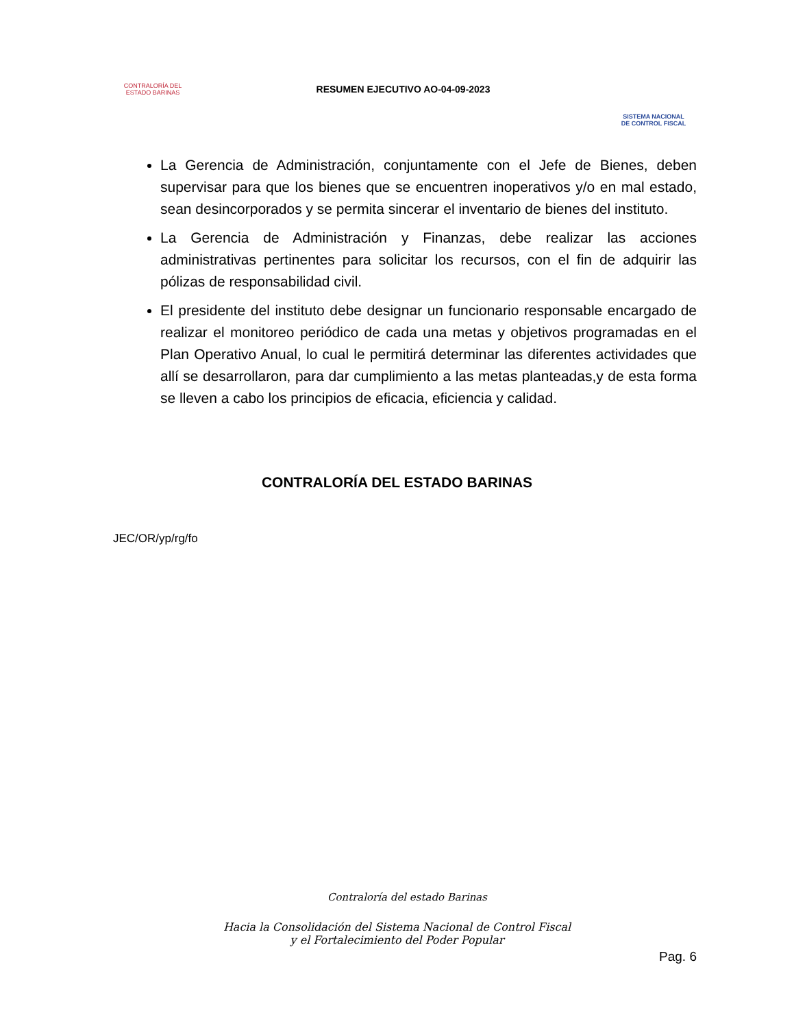CONTRALORÍA DEL
ESTADO BARINAS
RESUMEN EJECUTIVO AO-04-09-2023
SISTEMA NACIONAL
DE CONTROL FISCAL
La Gerencia de Administración, conjuntamente con el Jefe de Bienes, deben supervisar para que los bienes que se encuentren inoperativos y/o en mal estado, sean desincorporados y se permita sincerar el inventario de bienes del instituto.
La Gerencia de Administración y Finanzas, debe realizar las acciones administrativas pertinentes para solicitar los recursos, con el fin de adquirir las pólizas de responsabilidad civil.
El presidente del instituto debe designar un funcionario responsable encargado de realizar el monitoreo periódico de cada una metas y objetivos programadas en el Plan Operativo Anual, lo cual le permitirá determinar las diferentes actividades que allí se desarrollaron, para dar cumplimiento a las metas planteadas,y de esta forma se lleven a cabo los principios de eficacia, eficiencia y calidad.
CONTRALORÍA DEL ESTADO BARINAS
JEC/OR/yp/rg/fo
Contraloría del estado Barinas
Hacia la Consolidación del Sistema Nacional de Control Fiscal
y el Fortalecimiento del Poder Popular
Pag. 6